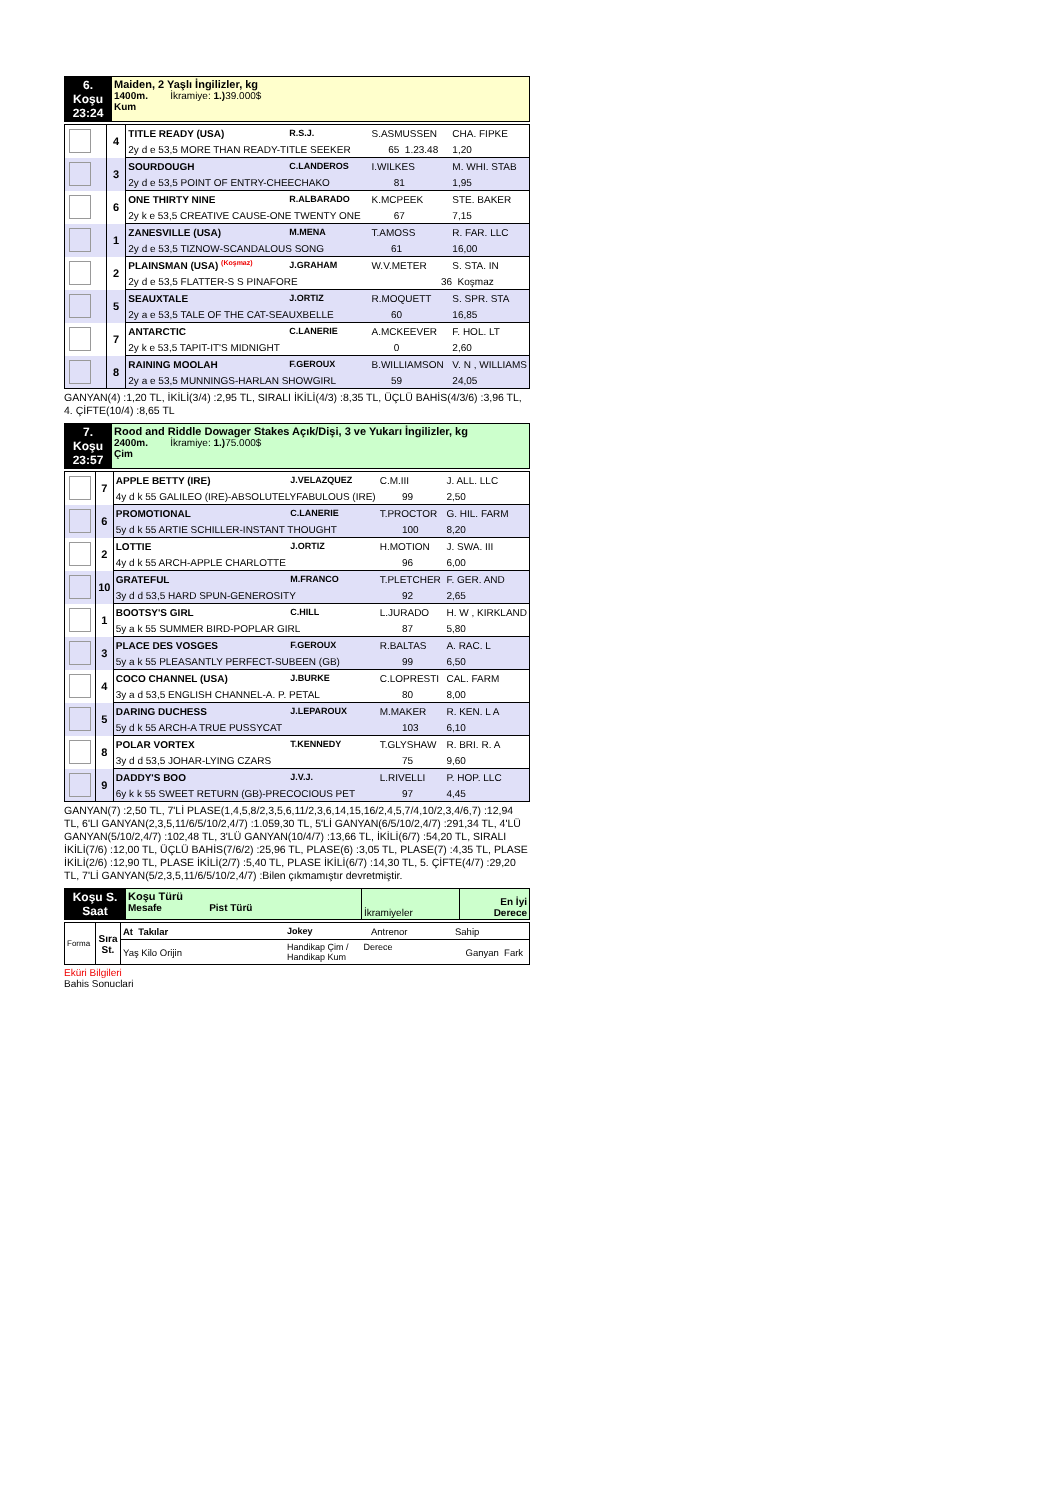| 6. Koşu 23:24 | Maiden, 2 Yaşlı İngilizler, kg 1400m. İkramiye: 1.) 39.000$ Kum |
| | 4 | TITLE READY (USA) | R.S.J. | S.ASMUSSEN | CHA. FIPKE |
| | | 2y d e 53,5 MORE THAN READY-TITLE SEEKER | | 65 1.23.48 | 1,20 |
| | 3 | SOURDOUGH | C.LANDEROS | I.WILKES | M. WHI. STAB |
| | | 2y d e 53,5 POINT OF ENTRY-CHEECHAKO | | 81 | 1,95 |
| | 6 | ONE THIRTY NINE | R.ALBARADO | K.MCPEEK | STE. BAKER |
| | | 2y k e 53,5 CREATIVE CAUSE-ONE TWENTY ONE | | 67 | 7,15 |
| | 1 | ZANESVILLE (USA) | M.MENA | T.AMOSS | R. FAR. LLC |
| | | 2y d e 53,5 TIZNOW-SCANDALOUS SONG | | 61 | 16,00 |
| | 2 | PLAINSMAN (USA) <sup>(Koşmaz)</sup> | J.GRAHAM | W.V.METER | S. STA. IN |
| | | 2y d e 53,5 FLATTER-S S PINAFORE | | 36 Koşmaz | |
| | 5 | SEAUXTALE | J.ORTIZ | R.MOQUETT | S. SPR. STA |
| | | 2y a e 53,5 TALE OF THE CAT-SEAUXBELLE | | 60 | 16,85 |
| | 7 | ANTARCTIC | C.LANERIE | A.MCKEEVER | F. HOL. LT |
| | | 2y k e 53,5 TAPIT-IT'S MIDNIGHT | | 0 | 2,60 |
| | 8 | RAINING MOOLAH | F.GEROUX | B.WILLIAMSON | V. N , WILLIAMS |
| | | 2y a e 53,5 MUNNINGS-HARLAN SHOWGIRL | | 59 | 24,05 |
GANYAN(4) :1,20 TL, İKİLİ(3/4) :2,95 TL, SIRALI İKİLİ(4/3) :8,35 TL, ÜÇLÜ BAHİS(4/3/6) :3,96 TL, 4. ÇİFTE(10/4) :8,65 TL
| 7. Koşu 23:57 | Rood and Riddle Dowager Stakes Açık/Dişi, 3 ve Yukarı İngilizler, kg 2400m. İkramiye: 1.) 75.000$ Çim |
| | 7 | APPLE BETTY (IRE) | J.VELAZQUEZ | C.M.III | J. ALL. LLC |
| | | 4y d k 55 GALILEO (IRE)-ABSOLUTELYFABULOUS (IRE) | | 99 | 2,50 |
| | 6 | PROMOTIONAL | C.LANERIE | T.PROCTOR | G. HIL. FARM |
| | | 5y d k 55 ARTIE SCHILLER-INSTANT THOUGHT | | 100 | 8,20 |
| | 2 | LOTTIE | J.ORTIZ | H.MOTION | J. SWA. III |
| | | 4y d k 55 ARCH-APPLE CHARLOTTE | | 96 | 6,00 |
| | 10 | GRATEFUL | M.FRANCO | T.PLETCHER | F. GER. AND |
| | | 3y d d 53,5 HARD SPUN-GENEROSITY | | 92 | 2,65 |
| | 1 | BOOTSY'S GIRL | C.HILL | L.JURADO | H. W , KIRKLAND |
| | | 5y a k 55 SUMMER BIRD-POPLAR GIRL | | 87 | 5,80 |
| | 3 | PLACE DES VOSGES | F.GEROUX | R.BALTAS | A. RAC. L |
| | | 5y a k 55 PLEASANTLY PERFECT-SUBEEN (GB) | | 99 | 6,50 |
| | 4 | COCO CHANNEL (USA) | J.BURKE | C.LOPRESTI | CAL. FARM |
| | | 3y a d 53,5 ENGLISH CHANNEL-A. P. PETAL | | 80 | 8,00 |
| | 5 | DARING DUCHESS | J.LEPAROUX | M.MAKER | R. KEN. L A |
| | | 5y d k 55 ARCH-A TRUE PUSSYCAT | | 103 | 6,10 |
| | 8 | POLAR VORTEX | T.KENNEDY | T.GLYSHAW | R. BRI. R. A |
| | | 3y d d 53,5 JOHAR-LYING CZARS | | 75 | 9,60 |
| | 9 | DADDY'S BOO | J.V.J. | L.RIVELLI | P. HOP. LLC |
| | | 6y k k 55 SWEET RETURN (GB)-PRECOCIOUS PET | | 97 | 4,45 |
GANYAN(7) :2,50 TL, 7'Lİ PLASE(1,4,5,8/2,3,5,6,11/2,3,6,14,15,16/2,4,5,7/4,10/2,3,4/6,7) :12,94 TL, 6'LI GANYAN(2,3,5,11/6/5/10/2,4/7) :1.059,30 TL, 5'Lİ GANYAN(6/5/10/2,4/7) :291,34 TL, 4'LÜ GANYAN(5/10/2,4/7) :102,48 TL, 3'LÜ GANYAN(10/4/7) :13,66 TL, İKİLİ(6/7) :54,20 TL, SIRALI İKİLİ(7/6) :12,00 TL, ÜÇLÜ BAHİS(7/6/2) :25,96 TL, PLASE(6) :3,05 TL, PLASE(7) :4,35 TL, PLASE İKİLİ(2/6) :12,90 TL, PLASE İKİLİ(2/7) :5,40 TL, PLASE İKİLİ(6/7) :14,30 TL, 5. ÇİFTE(4/7) :29,20 TL, 7'Lİ GANYAN(5/2,3,5,11/6/5/10/2,4/7) :Bilen çıkmamıştır devretmiştir.
| Koşu S. Saat | Koşu Türü Mesafe Pist Türü | İkramiyeler | En İyi Derece |
| Forma | Sıra St. | At Takılar | Jokey | Antrenor | Sahip |
| | | Yaş Kilo Orijin | Handikap Çim / Derece Handikap Kum | | Ganyan Fark |
Eküri Bilgileri
Bahis Sonuclari